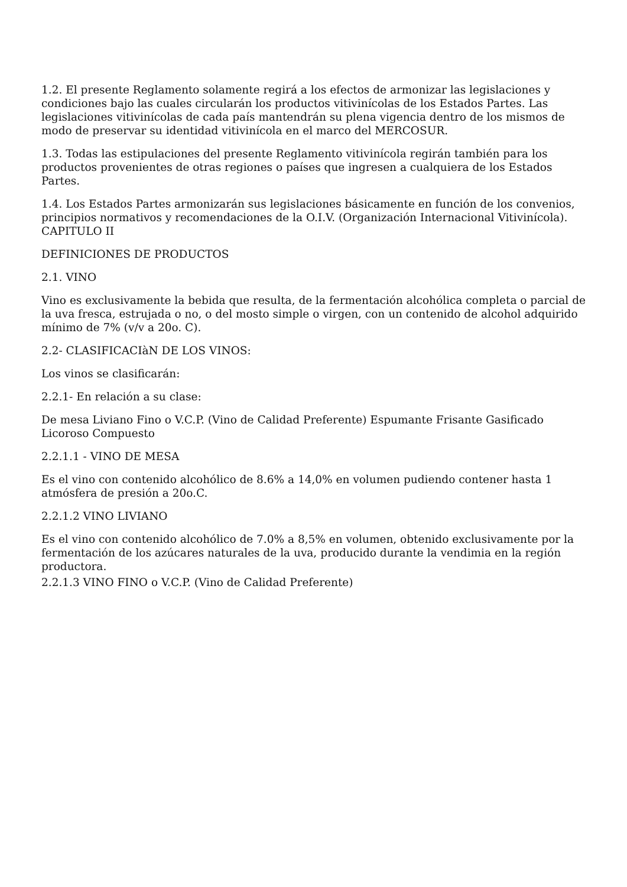1.2. El presente Reglamento solamente regirá a los efectos de armonizar las legislaciones y condiciones bajo las cuales circularán los productos vitivinícolas de los Estados Partes. Las legislaciones vitivinícolas de cada país mantendrán su plena vigencia dentro de los mismos de modo de preservar su identidad vitivinícola en el marco del MERCOSUR.
1.3. Todas las estipulaciones del presente Reglamento vitivinícola regirán también para los productos provenientes de otras regiones o países que ingresen a cualquiera de los Estados Partes.
1.4. Los Estados Partes armonizarán sus legislaciones básicamente en función de los convenios, principios normativos y recomendaciones de la O.I.V. (Organización Internacional Vitivinícola). CAPITULO II
DEFINICIONES DE PRODUCTOS
2.1. VINO
Vino es exclusivamente la bebida que resulta, de la fermentación alcohólica completa o parcial de la uva fresca, estrujada o no, o del mosto simple o virgen, con un contenido de alcohol adquirido mínimo de 7% (v/v a 20o. C).
2.2- CLASIFICACIàN DE LOS VINOS:
Los vinos se clasificarán:
2.2.1- En relación a su clase:
De mesa Liviano Fino o V.C.P. (Vino de Calidad Preferente) Espumante Frisante Gasificado Licoroso Compuesto
2.2.1.1 - VINO DE MESA
Es el vino con contenido alcohólico de 8.6% a 14,0% en volumen pudiendo contener hasta 1 atmósfera de presión a 20o.C.
2.2.1.2 VINO LIVIANO
Es el vino con contenido alcohólico de 7.0% a 8,5% en volumen, obtenido exclusivamente por la fermentación de los azúcares naturales de la uva, producido durante la vendimia en la región productora.
2.2.1.3 VINO FINO o V.C.P. (Vino de Calidad Preferente)